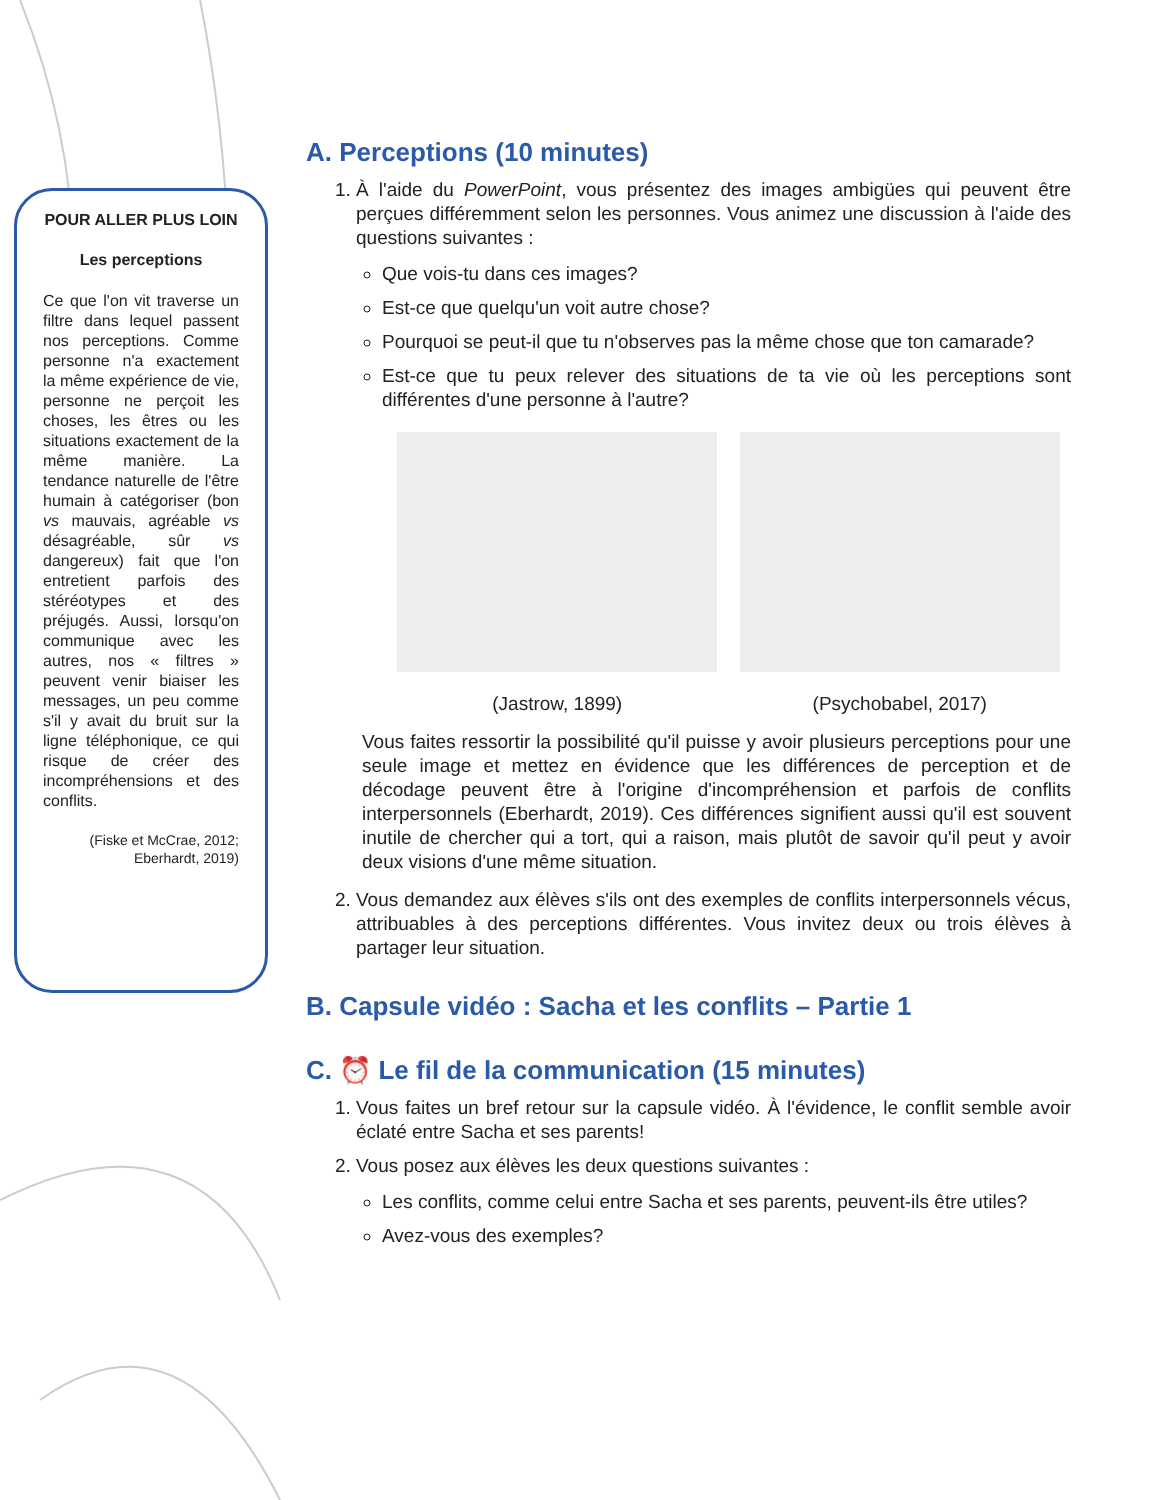POUR ALLER PLUS LOIN
Les perceptions
Ce que l'on vit traverse un filtre dans lequel passent nos perceptions. Comme personne n'a exactement la même expérience de vie, personne ne perçoit les choses, les êtres ou les situations exactement de la même manière. La tendance naturelle de l'être humain à catégoriser (bon vs mauvais, agréable vs désagréable, sûr vs dangereux) fait que l'on entretient parfois des stéréotypes et des préjugés. Aussi, lorsqu'on communique avec les autres, nos « filtres » peuvent venir biaiser les messages, un peu comme s'il y avait du bruit sur la ligne téléphonique, ce qui risque de créer des incompréhensions et des conflits.
(Fiske et McCrae, 2012; Eberhardt, 2019)
A. Perceptions (10 minutes)
1. À l'aide du PowerPoint, vous présentez des images ambigües qui peuvent être perçues différemment selon les personnes. Vous animez une discussion à l'aide des questions suivantes :
Que vois-tu dans ces images?
Est-ce que quelqu'un voit autre chose?
Pourquoi se peut-il que tu n'observes pas la même chose que ton camarade?
Est-ce que tu peux relever des situations de ta vie où les perceptions sont différentes d'une personne à l'autre?
(Jastrow, 1899) (Psychobabel, 2017)
Vous faites ressortir la possibilité qu'il puisse y avoir plusieurs perceptions pour une seule image et mettez en évidence que les différences de perception et de décodage peuvent être à l'origine d'incompréhension et parfois de conflits interpersonnels (Eberhardt, 2019). Ces différences signifient aussi qu'il est souvent inutile de chercher qui a tort, qui a raison, mais plutôt de savoir qu'il peut y avoir deux visions d'une même situation.
2. Vous demandez aux élèves s'ils ont des exemples de conflits interpersonnels vécus, attribuables à des perceptions différentes. Vous invitez deux ou trois élèves à partager leur situation.
B. Capsule vidéo : Sacha et les conflits – Partie 1
C. ⏰ Le fil de la communication (15 minutes)
1. Vous faites un bref retour sur la capsule vidéo. À l'évidence, le conflit semble avoir éclaté entre Sacha et ses parents!
2. Vous posez aux élèves les deux questions suivantes :
Les conflits, comme celui entre Sacha et ses parents, peuvent-ils être utiles?
Avez-vous des exemples?